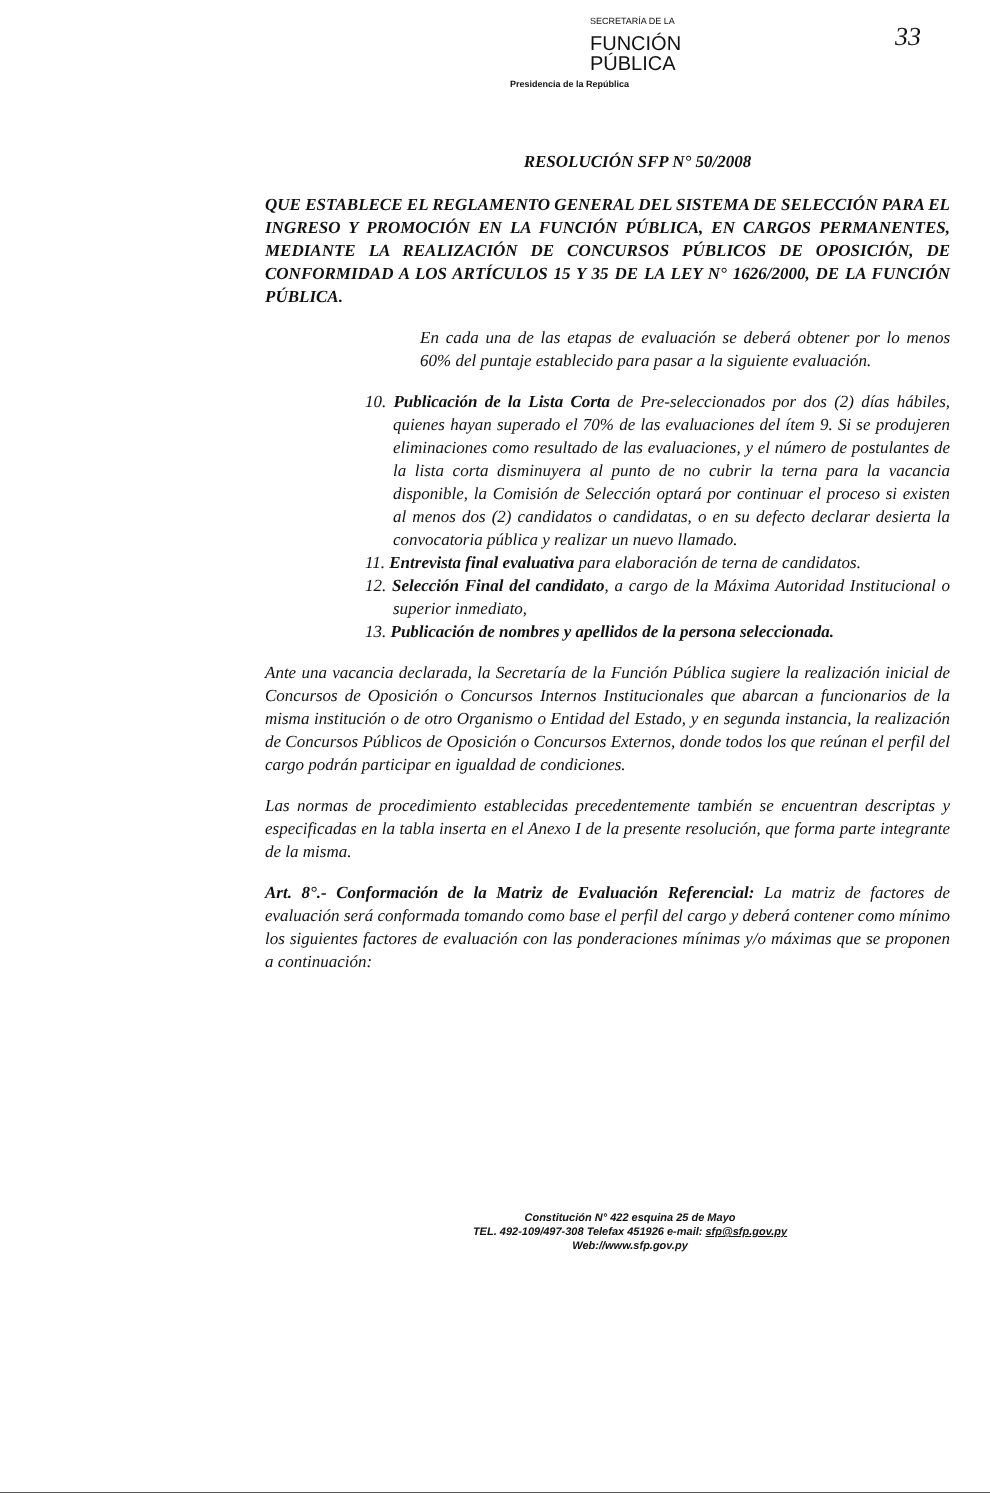SECRETARÍA DE LA
FUNCIÓN
PÚBLICA
Presidencia de la República
33
RESOLUCIÓN SFP N° 50/2008
QUE ESTABLECE EL REGLAMENTO GENERAL DEL SISTEMA DE SELECCIÓN PARA EL INGRESO Y PROMOCIÓN EN LA FUNCIÓN PÚBLICA, EN CARGOS PERMANENTES, MEDIANTE LA REALIZACIÓN DE CONCURSOS PÚBLICOS DE OPOSICIÓN, DE CONFORMIDAD A LOS ARTÍCULOS 15 Y 35 DE LA LEY N° 1626/2000, DE LA FUNCIÓN PÚBLICA.
En cada una de las etapas de evaluación se deberá obtener por lo menos 60% del puntaje establecido para pasar a la siguiente evaluación.
10. Publicación de la Lista Corta de Pre-seleccionados por dos (2) días hábiles, quienes hayan superado el 70% de las evaluaciones del ítem 9. Si se produjeren eliminaciones como resultado de las evaluaciones, y el número de postulantes de la lista corta disminuyera al punto de no cubrir la terna para la vacancia disponible, la Comisión de Selección optará por continuar el proceso si existen al menos dos (2) candidatos o candidatas, o en su defecto declarar desierta la convocatoria pública y realizar un nuevo llamado.
11. Entrevista final evaluativa para elaboración de terna de candidatos.
12. Selección Final del candidato, a cargo de la Máxima Autoridad Institucional o superior inmediato,
13. Publicación de nombres y apellidos de la persona seleccionada.
Ante una vacancia declarada, la Secretaría de la Función Pública sugiere la realización inicial de Concursos de Oposición o Concursos Internos Institucionales que abarcan a funcionarios de la misma institución o de otro Organismo o Entidad del Estado, y en segunda instancia, la realización de Concursos Públicos de Oposición o Concursos Externos, donde todos los que reúnan el perfil del cargo podrán participar en igualdad de condiciones.
Las normas de procedimiento establecidas precedentemente también se encuentran descriptas y especificadas en la tabla inserta en el Anexo I de la presente resolución, que forma parte integrante de la misma.
Art. 8°.- Conformación de la Matriz de Evaluación Referencial: La matriz de factores de evaluación será conformada tomando como base el perfil del cargo y deberá contener como mínimo los siguientes factores de evaluación con las ponderaciones mínimas y/o máximas que se proponen a continuación:
Constitución N° 422 esquina 25 de Mayo
TEL. 492-109/497-308 Telefax 451926 e-mail: sfp@sfp.gov.py
Web://www.sfp.gov.py